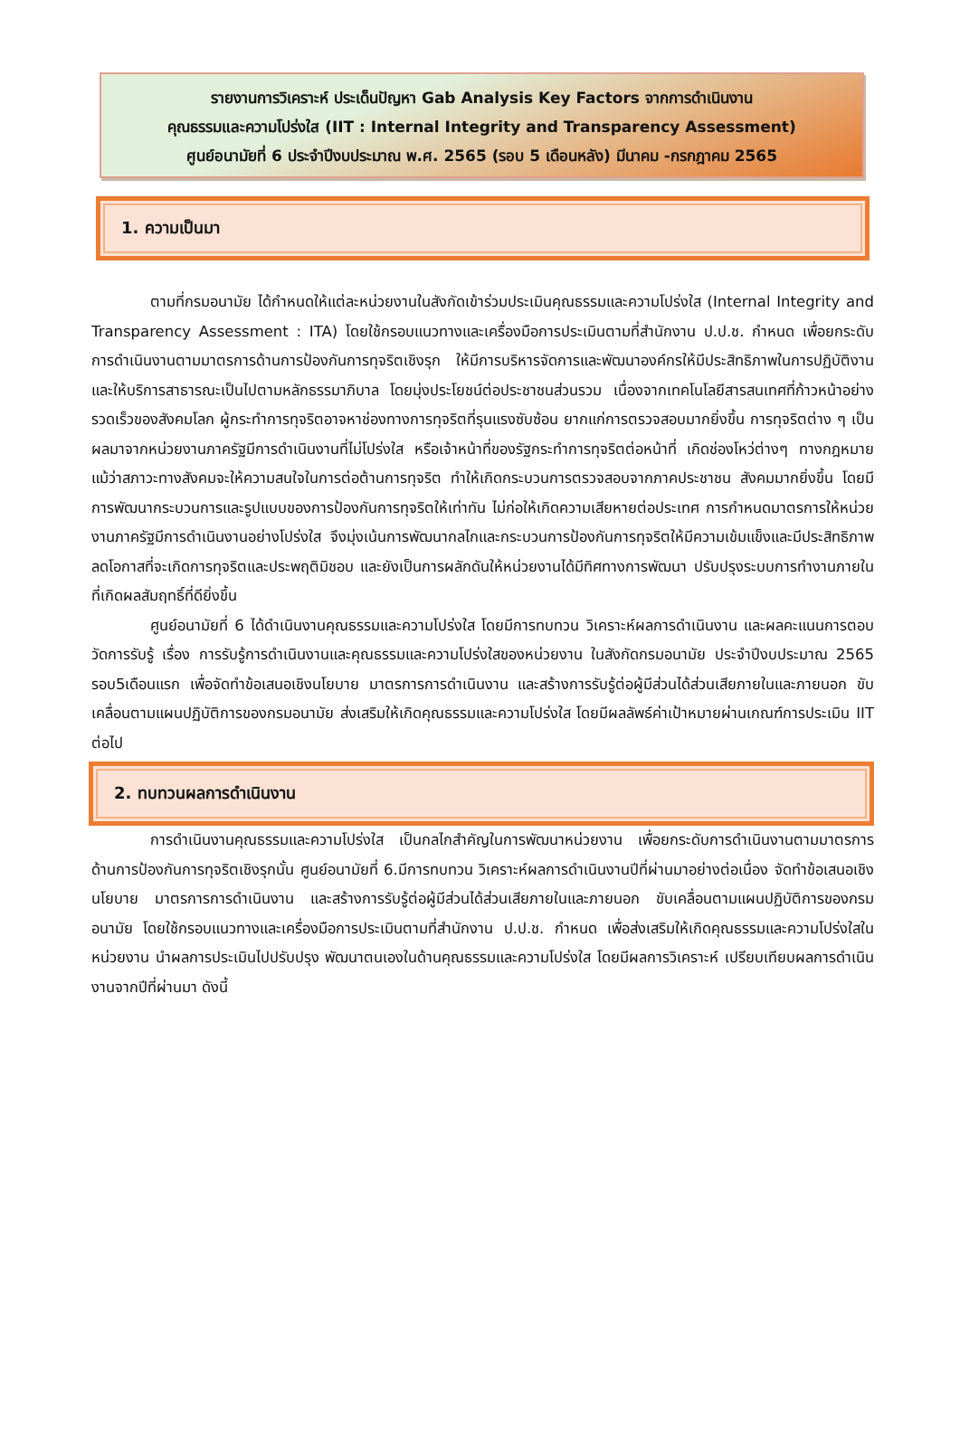รายงานการวิเคราะห์ ประเด็นปัญหา Gab Analysis Key Factors จากการดำเนินงาน
คุณธรรมและความโปร่งใส (IIT : Internal Integrity and Transparency Assessment)
ศูนย์อนามัยที่ 6 ประจำปีงบประมาณ พ.ศ. 2565 (รอบ 5 เดือนหลัง) มีนาคม -กรกฎาคม 2565
1. ความเป็นมา
ตามที่กรมอนามัย ได้กำหนดให้แต่ละหน่วยงานในสังกัดเข้าร่วมประเมินคุณธรรมและความโปร่งใส (Internal Integrity and Transparency Assessment : ITA) โดยใช้กรอบแนวทางและเครื่องมือการประเมินตามที่สำนักงาน ป.ป.ช. กำหนด เพื่อยกระดับการดำเนินงานตามมาตรการด้านการป้องกันการทุจริตเชิงรุก ให้มีการบริหารจัดการและพัฒนาองค์กรให้มีประสิทธิภาพในการปฏิบัติงานและให้บริการสาธารณะเป็นไปตามหลักธรรมาภิบาล โดยมุ่งประโยชน์ต่อประชาชนส่วนรวม เนื่องจากเทคโนโลยีสารสนเทศที่ก้าวหน้าอย่างรวดเร็วของสังคมโลก ผู้กระทำการทุจริตอาจหาช่องทางการทุจริตที่รุนแรงซับซ้อน ยากแก่การตรวจสอบมากยิ่งขึ้น การทุจริตต่าง ๆ เป็นผลมาจากหน่วยงานภาครัฐมีการดำเนินงานที่ไม่โปร่งใส หรือเจ้าหน้าที่ของรัฐกระทำการทุจริตต่อหน้าที่ เกิดช่องโหว่ต่างๆ ทางกฎหมาย แม้ว่าสภาวะทางสังคมจะให้ความสนใจในการต่อต้านการทุจริต ทำให้เกิดกระบวนการตรวจสอบจากภาคประชาชน สังคมมากยิ่งขึ้น โดยมีการพัฒนากระบวนการและรูปแบบของการป้องกันการทุจริตให้เท่าทัน ไม่ก่อให้เกิดความเสียหายต่อประเทศ การกำหนดมาตรการให้หน่วยงานภาครัฐมีการดำเนินงานอย่างโปร่งใส จึงมุ่งเน้นการพัฒนากลไกและกระบวนการป้องกันการทุจริตให้มีความเข้มแข็งและมีประสิทธิภาพ ลดโอกาสที่จะเกิดการทุจริตและประพฤติมิชอบ และยังเป็นการผลักดันให้หน่วยงานได้มีทิศทางการพัฒนา ปรับปรุงระบบการทำงานภายในที่เกิดผลสัมฤทธิ์ที่ดียิ่งขึ้น
ศูนย์อนามัยที่ 6 ได้ดำเนินงานคุณธรรมและความโปร่งใส โดยมีการทบทวน วิเคราะห์ผลการดำเนินงาน และผลคะแนนการตอบวัดการรับรู้ เรื่อง การรับรู้การดำเนินงานและคุณธรรมและความโปร่งใสของหน่วยงาน ในสังกัดกรมอนามัย ประจำปีงบประมาณ 2565 รอบ5เดือนแรก เพื่อจัดทำข้อเสนอเชิงนโยบาย มาตรการการดำเนินงาน และสร้างการรับรู้ต่อผู้มีส่วนได้ส่วนเสียภายในและภายนอก ขับเคลื่อนตามแผนปฏิบัติการของกรมอนามัย ส่งเสริมให้เกิดคุณธรรมและความโปร่งใส โดยมีผลลัพธ์ค่าเป้าหมายผ่านเกณฑ์การประเมิน IIT ต่อไป
2. ทบทวนผลการดำเนินงาน
การดำเนินงานคุณธรรมและความโปร่งใส เป็นกลไกสำคัญในการพัฒนาหน่วยงาน เพื่อยกระดับการดำเนินงานตามมาตรการด้านการป้องกันการทุจริตเชิงรุกนั้น ศูนย์อนามัยที่ 6.มีการทบทวน วิเคราะห์ผลการดำเนินงานปีที่ผ่านมาอย่างต่อเนื่อง จัดทำข้อเสนอเชิงนโยบาย มาตรการการดำเนินงาน และสร้างการรับรู้ต่อผู้มีส่วนได้ส่วนเสียภายในและภายนอก ขับเคลื่อนตามแผนปฏิบัติการของกรมอนามัย โดยใช้กรอบแนวทางและเครื่องมือการประเมินตามที่สำนักงาน ป.ป.ช. กำหนด เพื่อส่งเสริมให้เกิดคุณธรรมและความโปร่งใสในหน่วยงาน นำผลการประเมินไปปรับปรุง พัฒนาตนเองในด้านคุณธรรมและความโปร่งใส โดยมีผลการวิเคราะห์ เปรียบเทียบผลการดำเนินงานจากปีที่ผ่านมา ดังนี้